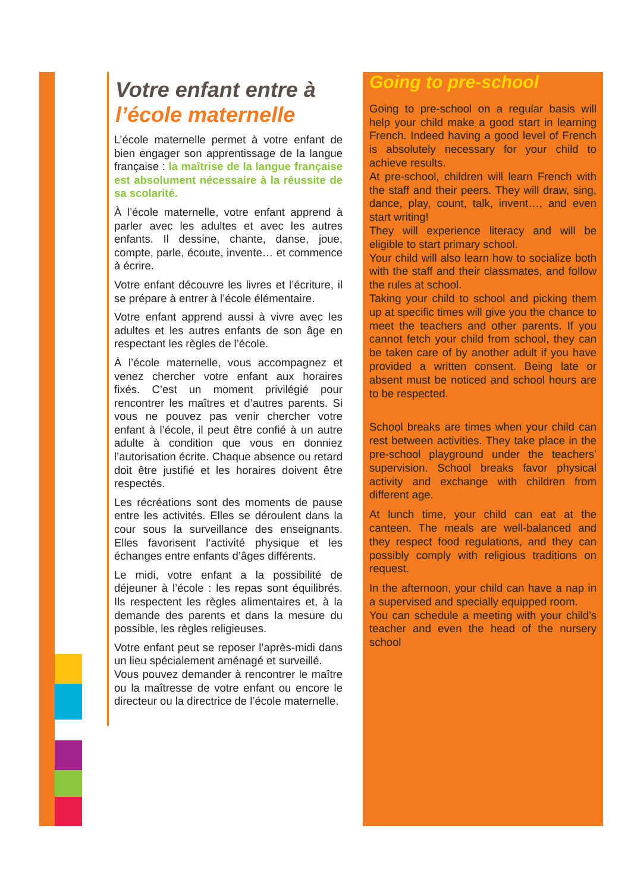Votre enfant entre à
l’école maternelle
L’école maternelle permet à votre enfant de bien engager son apprentissage de la langue française : la maîtrise de la langue française est absolument nécessaire à la réussite de sa scolarité.
À l’école maternelle, votre enfant apprend à parler avec les adultes et avec les autres enfants. Il dessine, chante, danse, joue, compte, parle, écoute, invente… et commence à écrire.
Votre enfant découvre les livres et l’écriture, il se prépare à entrer à l’école élémentaire.
Votre enfant apprend aussi à vivre avec les adultes et les autres enfants de son âge en respectant les règles de l’école.
À l’école maternelle, vous accompagnez et venez chercher votre enfant aux horaires fixés. C’est un moment privilégié pour rencontrer les maîtres et d’autres parents. Si vous ne pouvez pas venir chercher votre enfant à l’école, il peut être confié à un autre adulte à condition que vous en donniez l’autorisation écrite. Chaque absence ou retard doit être justifié et les horaires doivent être respectés.
Les récréations sont des moments de pause entre les activités. Elles se déroulent dans la cour sous la surveillance des enseignants. Elles favorisent l’activité physique et les échanges entre enfants d’âges différents.
Le midi, votre enfant a la possibilité de déjeuner à l’école : les repas sont équilibrés. Ils respectent les règles alimentaires et, à la demande des parents et dans la mesure du possible, les règles religieuses.
Votre enfant peut se reposer l’après-midi dans un lieu spécialement aménagé et surveillé.
Vous pouvez demander à rencontrer le maître ou la maîtresse de votre enfant ou encore le directeur ou la directrice de l’école maternelle.
Going to pre-school
Going to pre-school on a regular basis will help your child make a good start in learning French. Indeed having a good level of French is absolutely necessary for your child to achieve results.
At pre-school, children will learn French with the staff and their peers. They will draw, sing, dance, play, count, talk, invent…, and even start writing!
They will experience literacy and will be eligible to start primary school.
Your child will also learn how to socialize both with the staff and their classmates, and follow the rules at school.
Taking your child to school and picking them up at specific times will give you the chance to meet the teachers and other parents. If you cannot fetch your child from school, they can be taken care of by another adult if you have provided a written consent. Being late or absent must be noticed and school hours are to be respected.
School breaks are times when your child can rest between activities. They take place in the pre-school playground under the teachers’ supervision. School breaks favor physical activity and exchange with children from different age.
At lunch time, your child can eat at the canteen. The meals are well-balanced and they respect food regulations, and they can possibly comply with religious traditions on request.
In the afternoon, your child can have a nap in a supervised and specially equipped room.
You can schedule a meeting with your child’s teacher and even the head of the nursery school